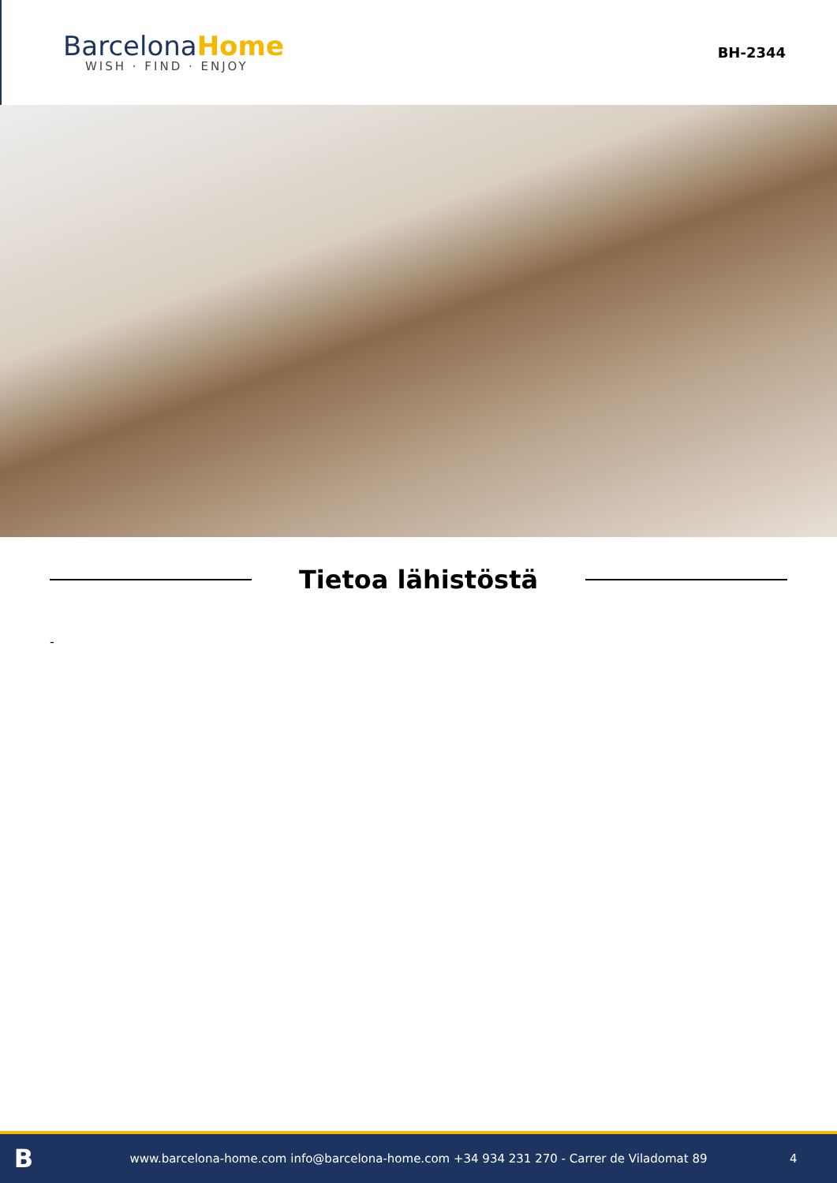BarcelonaHome
WISH · FIND · ENJOY
BH-2344
Tietoa lähistöstä
-
B
www.barcelona-home.com info@barcelona-home.com +34 934 231 270 - Carrer de Viladomat 89
4